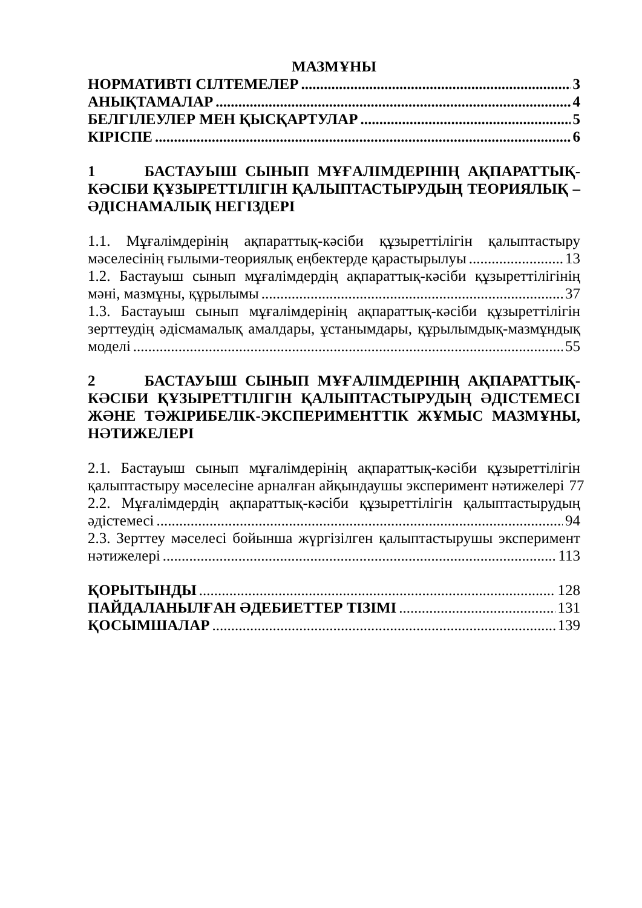МАЗМҰНЫ
НОРМАТИВТІ СІЛТЕМЕЛЕР 3
АНЫҚТАМАЛАР 4
БЕЛГІЛЕУЛЕР МЕН ҚЫСҚАРТУЛАР 5
КІРІСПЕ 6
1 БАСТАУЫШ СЫНЫП МҰҒАЛІМДЕРІНІҢ АҚПАРАТТЫҚ-КӘСІБИ ҚҰЗЫРЕТТІЛІГІН ҚАЛЫПТАСТЫРУДЫҢ ТЕОРИЯЛЫҚ – ӘДІСНАМАЛЫҚ НЕГІЗДЕРІ
1.1. Мұғалімдерінің ақпараттық-кәсіби құзыреттілігін қалыптастыру
мәселесінің ғылыми-теориялық еңбектерде қарастырылуы 13
1.2. Бастауыш сынып мұғалімдердің ақпараттық-кәсіби құзыреттілігінің
мәні, мазмұны, құрылымы 37
1.3. Бастауыш сынып мұғалімдерінің ақпараттық-кәсіби құзыреттілігін
зерттеудің әдісмамалық амалдары, ұстанымдары, құрылымдық-мазмұндық
моделі 55
2 БАСТАУЫШ СЫНЫП МҰҒАЛІМДЕРІНІҢ АҚПАРАТТЫҚ-КӘСІБИ ҚҰЗЫРЕТТІЛІГІН ҚАЛЫПТАСТЫРУДЫҢ ӘДІСТЕМЕСІ ЖӘНЕ ТӘЖІРИБЕЛІК-ЭКСПЕРИМЕНТТІК ЖҰМЫС МАЗМҰНЫ, НӘТИЖЕЛЕРІ
2.1. Бастауыш сынып мұғалімдерінің ақпараттық-кәсіби құзыреттілігін
қалыптастыру мәселесіне арналған айқындаушы эксперимент нәтижелері 77
2.2. Мұғалімдердің ақпараттық-кәсіби құзыреттілігін қалыптастырудың
әдістемесі 94
2.3. Зерттеу мәселесі бойынша жүргізілген қалыптастырушы эксперимент
нәтижелері 113
ҚОРЫТЫНДЫ 128
ПАЙДАЛАНЫЛҒАН ӘДЕБИЕТТЕР ТІЗІМІ 131
ҚОСЫМШАЛАР 139